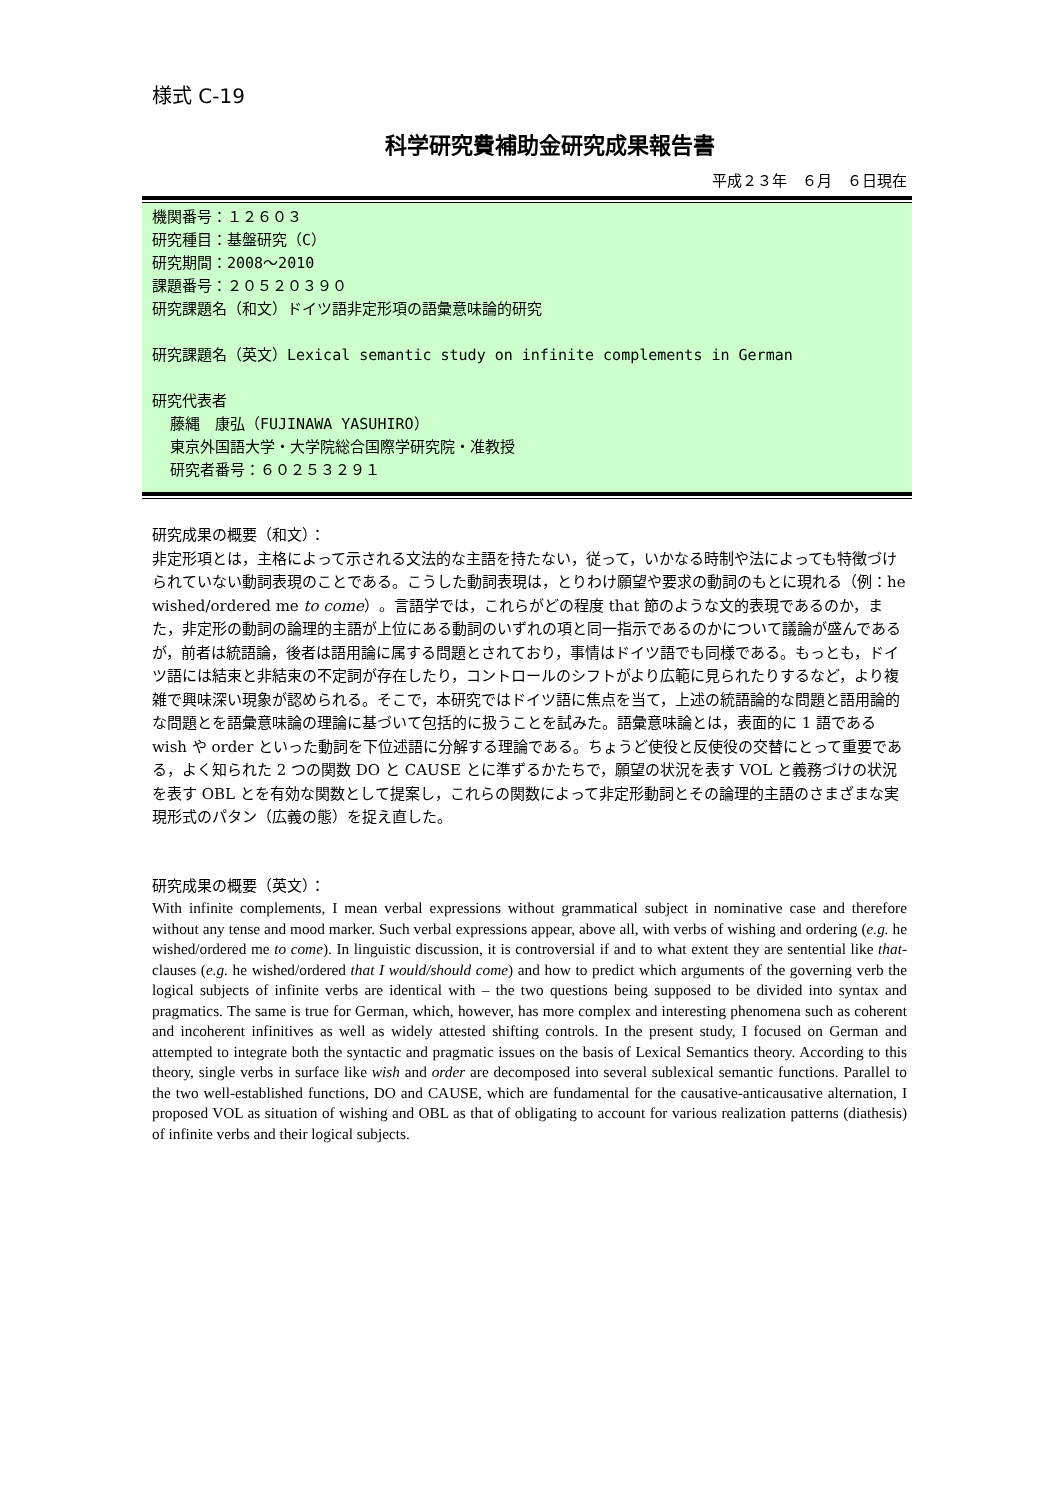様式 C-19
科学研究費補助金研究成果報告書
平成２３年　６月　６日現在
機関番号：１２６０３
研究種目：基盤研究（C）
研究期間：2008～2010
課題番号：２０５２０３９０
研究課題名（和文）ドイツ語非定形項の語彙意味論的研究
研究課題名（英文）Lexical semantic study on infinite complements in German
研究代表者
藤縄　康弘（FUJINAWA YASUHIRO）
東京外国語大学・大学院総合国際学研究院・准教授
研究者番号：６０２５３２９１
研究成果の概要（和文）：
非定形項とは，主格によって示される文法的な主語を持たない，従って，いかなる時制や法によっても特徴づけられていない動詞表現のことである。こうした動詞表現は，とりわけ願望や要求の動詞のもとに現れる（例：he wished/ordered me to come）。言語学では，これらがどの程度 that 節のような文的表現であるのか，また，非定形の動詞の論理的主語が上位にある動詞のいずれの項と同一指示であるのかについて議論が盛んであるが，前者は統語論，後者は語用論に属する問題とされており，事情はドイツ語でも同様である。もっとも，ドイツ語には結束と非結束の不定詞が存在したり，コントロールのシフトがより広範に見られたりするなど，より複雑で興味深い現象が認められる。そこで，本研究ではドイツ語に焦点を当て，上述の統語論的な問題と語用論的な問題とを語彙意味論の理論に基づいて包括的に扱うことを試みた。語彙意味論とは，表面的に 1 語である wish や order といった動詞を下位述語に分解する理論である。ちょうど使役と反使役の交替にとって重要である，よく知られた 2 つの関数 DO と CAUSE とに準ずるかたちで，願望の状況を表す VOL と義務づけの状況を表す OBL とを有効な関数として提案し，これらの関数によって非定形動詞とその論理的主語のさまざまな実現形式のパタン（広義の態）を捉え直した。
研究成果の概要（英文）：
With infinite complements, I mean verbal expressions without grammatical subject in nominative case and therefore without any tense and mood marker. Such verbal expressions appear, above all, with verbs of wishing and ordering (e.g. he wished/ordered me to come). In linguistic discussion, it is controversial if and to what extent they are sentential like that-clauses (e.g. he wished/ordered that I would/should come) and how to predict which arguments of the governing verb the logical subjects of infinite verbs are identical with – the two questions being supposed to be divided into syntax and pragmatics. The same is true for German, which, however, has more complex and interesting phenomena such as coherent and incoherent infinitives as well as widely attested shifting controls. In the present study, I focused on German and attempted to integrate both the syntactic and pragmatic issues on the basis of Lexical Semantics theory. According to this theory, single verbs in surface like wish and order are decomposed into several sublexical semantic functions. Parallel to the two well-established functions, DO and CAUSE, which are fundamental for the causative-anticausative alternation, I proposed VOL as situation of wishing and OBL as that of obligating to account for various realization patterns (diathesis) of infinite verbs and their logical subjects.